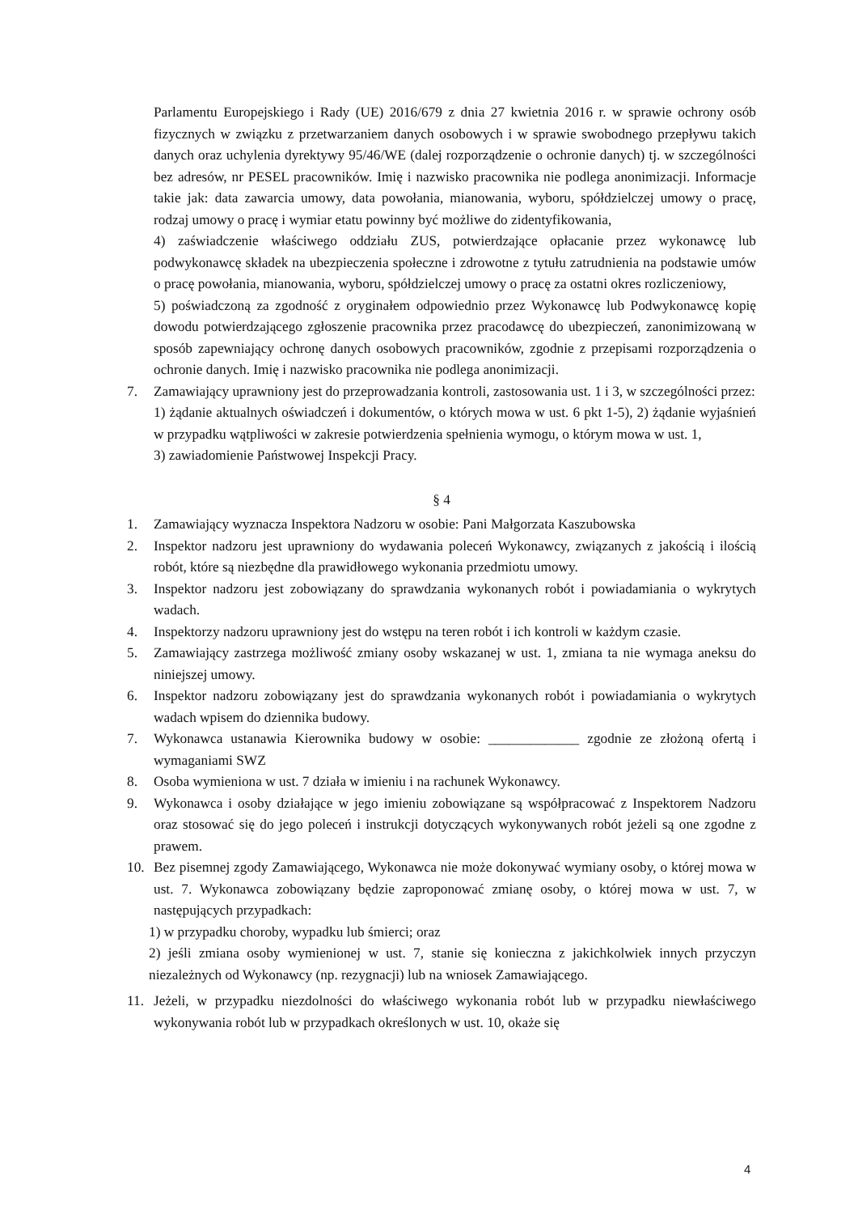Parlamentu Europejskiego i Rady (UE) 2016/679 z dnia 27 kwietnia 2016 r. w sprawie ochrony osób fizycznych w związku z przetwarzaniem danych osobowych i w sprawie swobodnego przepływu takich danych oraz uchylenia dyrektywy 95/46/WE (dalej rozporządzenie o ochronie danych) tj. w szczególności bez adresów, nr PESEL pracowników. Imię i nazwisko pracownika nie podlega anonimizacji. Informacje takie jak: data zawarcia umowy, data powołania, mianowania, wyboru, spółdzielczej umowy o pracę, rodzaj umowy o pracę i wymiar etatu powinny być możliwe do zidentyfikowania,
4) zaświadczenie właściwego oddziału ZUS, potwierdzające opłacanie przez wykonawcę lub podwykonawcę składek na ubezpieczenia społeczne i zdrowotne z tytułu zatrudnienia na podstawie umów o pracę powołania, mianowania, wyboru, spółdzielczej umowy o pracę za ostatni okres rozliczeniowy,
5) poświadczoną za zgodność z oryginałem odpowiednio przez Wykonawcę lub Podwykonawcę kopię dowodu potwierdzającego zgłoszenie pracownika przez pracodawcę do ubezpieczeń, zanonimizowaną w sposób zapewniający ochronę danych osobowych pracowników, zgodnie z przepisami rozporządzenia o ochronie danych. Imię i nazwisko pracownika nie podlega anonimizacji.
7. Zamawiający uprawniony jest do przeprowadzania kontroli, zastosowania ust. 1 i 3, w szczególności przez:
1) żądanie aktualnych oświadczeń i dokumentów, o których mowa w ust. 6 pkt 1-5), 2) żądanie wyjaśnień w przypadku wątpliwości w zakresie potwierdzenia spełnienia wymogu, o którym mowa w ust. 1,
3) zawiadomienie Państwowej Inspekcji Pracy.
§ 4
1. Zamawiający wyznacza Inspektora Nadzoru w osobie: Pani Małgorzata Kaszubowska
2. Inspektor nadzoru jest uprawniony do wydawania poleceń Wykonawcy, związanych z jakością i ilością robót, które są niezbędne dla prawidłowego wykonania przedmiotu umowy.
3. Inspektor nadzoru jest zobowiązany do sprawdzania wykonanych robót i powiadamiania o wykrytych wadach.
4. Inspektorzy nadzoru uprawniony jest do wstępu na teren robót i ich kontroli w każdym czasie.
5. Zamawiający zastrzega możliwość zmiany osoby wskazanej w ust. 1, zmiana ta nie wymaga aneksu do niniejszej umowy.
6. Inspektor nadzoru zobowiązany jest do sprawdzania wykonanych robót i powiadamiania o wykrytych wadach wpisem do dziennika budowy.
7. Wykonawca ustanawia Kierownika budowy w osobie: _____________ zgodnie ze złożoną ofertą i wymaganiami SWZ
8. Osoba wymieniona w ust. 7 działa w imieniu i na rachunek Wykonawcy.
9. Wykonawca i osoby działające w jego imieniu zobowiązane są współpracować z Inspektorem Nadzoru oraz stosować się do jego poleceń i instrukcji dotyczących wykonywanych robót jeżeli są one zgodne z prawem.
10. Bez pisemnej zgody Zamawiającego, Wykonawca nie może dokonywać wymiany osoby, o której mowa w ust. 7. Wykonawca zobowiązany będzie zaproponować zmianę osoby, o której mowa w ust. 7, w następujących przypadkach:
1) w przypadku choroby, wypadku lub śmierci; oraz
2) jeśli zmiana osoby wymienionej w ust. 7, stanie się konieczna z jakichkolwiek innych przyczyn niezależnych od Wykonawcy (np. rezygnacji) lub na wniosek Zamawiającego.
11. Jeżeli, w przypadku niezdolności do właściwego wykonania robót lub w przypadku niewłaściwego wykonywania robót lub w przypadkach określonych w ust. 10, okaże się
4